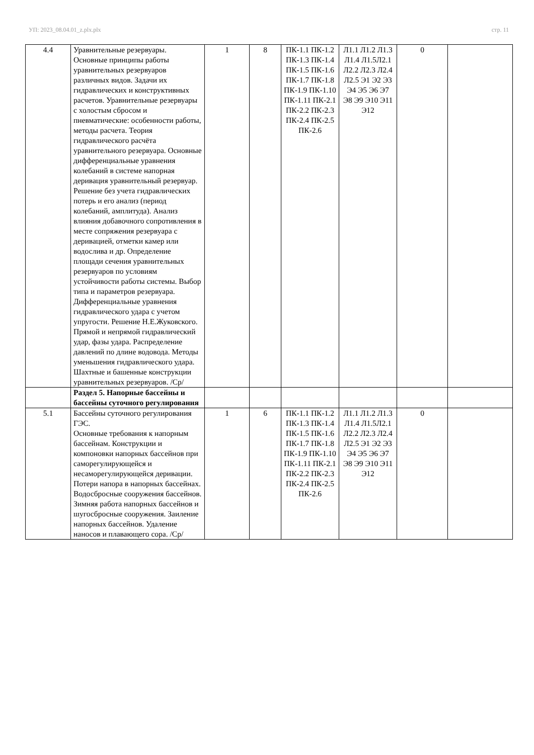УП: 2023_08.04.01_z.plx.plx стр. 11
| 4.4 | Уравнительные резервуары. Основные принципы работы уравнительных резервуаров различных видов. Задачи их гидравлических и конструктивных расчетов. Уравнительные резервуары с холостым сбросом и пневматические: особенности работы, методы расчета. Теория гидравлического расчёта уравнительного резервуара. Основные дифференциальные уравнения колебаний в системе напорная деривация уравнительный резервуар. Решение без учета гидравлических потерь и его анализ (период колебаний, амплитуда). Анализ влияния добавочного сопротивления в месте сопряжения резервуара с деривацией, отметки камер или водослива и др. Определение площади сечения уравнительных резервуаров по условиям устойчивости работы системы. Выбор типа и параметров резервуара. Дифференциальные уравнения гидравлического удара с учетом упругости. Решение Н.Е.Жуковского. Прямой и непрямой гидравлический удар, фазы удара. Распределение давлений по длине водовода. Методы уменьшения гидравлического удара. Шахтные и башенные конструкции уравнительных резервуаров. /Ср/ | 1 | 8 | ПК-1.1 ПК-1.2 ПК-1.3 ПК-1.4 ПК-1.5 ПК-1.6 ПК-1.7 ПК-1.8 ПК-1.9 ПК-1.10 ПК-1.11 ПК-2.1 ПК-2.2 ПК-2.3 ПК-2.4 ПК-2.5 ПК-2.6 | Л1.1 Л1.2 Л1.3 Л1.4 Л1.5Л2.1 Л2.2 Л2.3 Л2.4 Л2.5 Э1 Э2 Э3 Э4 Э5 Э6 Э7 Э8 Э9 Э10 Э11 Э12 | 0 | |
| | Раздел 5. Напорные бассейны и бассейны суточного регулирования | | | | | | |
| 5.1 | Бассейны суточного регулирования ГЭС. Основные требования к напорным бассейнам. Конструкции и компоновки напорных бассейнов при саморегулирующейся и несаморегулирующейся деривации. Потери напора в напорных бассейнах. Водосбросные сооружения бассейнов. Зимняя работа напорных бассейнов и шугосбросные сооружения. Заиление напорных бассейнов. Удаление наносов и плавающего сора. /Ср/ | 1 | 6 | ПК-1.1 ПК-1.2 ПК-1.3 ПК-1.4 ПК-1.5 ПК-1.6 ПК-1.7 ПК-1.8 ПК-1.9 ПК-1.10 ПК-1.11 ПК-2.1 ПК-2.2 ПК-2.3 ПК-2.4 ПК-2.5 ПК-2.6 | Л1.1 Л1.2 Л1.3 Л1.4 Л1.5Л2.1 Л2.2 Л2.3 Л2.4 Л2.5 Э1 Э2 Э3 Э4 Э5 Э6 Э7 Э8 Э9 Э10 Э11 Э12 | 0 | |